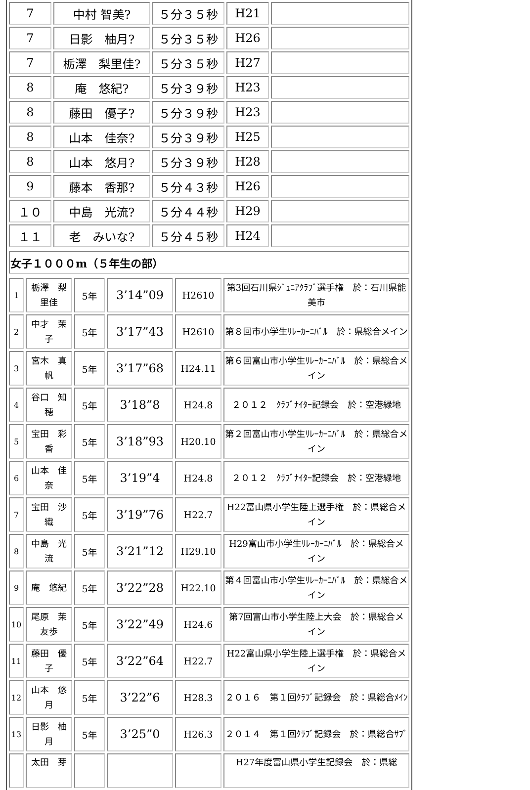| 7 | 中村 智美? | ５分３５秒 | H21 | |
| 7 | 日影 柚月? | ５分３５秒 | H26 | |
| 7 | 栃澤 梨里佳? | ５分３５秒 | H27 | |
| 8 | 庵 悠紀? | ５分３９秒 | H23 | |
| 8 | 藤田 優子? | ５分３９秒 | H23 | |
| 8 | 山本 佳奈? | ５分３９秒 | H25 | |
| 8 | 山本 悠月? | ５分３９秒 | H28 | |
| 9 | 藤本 香那? | ５分４３秒 | H26 | |
| １０ | 中島 光流? | ５分４４秒 | H29 | |
| １１ | 老 みいな? | ５分４５秒 | H24 | |
| 女子１０００m（５年生の部） |
| 1 | 栃澤 梨里佳 | 5年 | 3’14”09 | H2610 | 第3回石川県ｼﾞｭﾆｱｸﾗﾌﾞ選手権 於：石川県能美市 |
| 2 | 中才 茉子 | 5年 | 3’17”43 | H2610 | 第８回市小学生ﾘﾚｰｶｰﾆﾊﾞﾙ 於：県総合メイン |
| 3 | 宮木 真帆 | 5年 | 3’17”68 | H24.11 | 第６回富山市小学生ﾘﾚｰｶｰﾆﾊﾞﾙ 於：県総合メイン |
| 4 | 谷口 知穂 | 5年 | 3’18”8 | H24.8 | ２０１２ ｸﾗﾌﾞﾅｲﾀｰ記録会 於：空港緑地 |
| 5 | 宝田 彩香 | 5年 | 3’18”93 | H20.10 | 第２回富山市小学生ﾘﾚｰｶｰﾆﾊﾞﾙ 於：県総合メイン |
| 6 | 山本 佳奈 | 5年 | 3’19”4 | H24.8 | ２０１２ ｸﾗﾌﾞﾅｲﾀｰ記録会 於：空港緑地 |
| 7 | 宝田 沙織 | 5年 | 3’19”76 | H22.7 | H22富山県小学生陸上選手権 於：県総合メイン |
| 8 | 中島 光流 | 5年 | 3’21”12 | H29.10 | H29富山市小学生ﾘﾚｰｶｰﾆﾊﾞﾙ 於：県総合メイン |
| 9 | 庵 悠紀 | 5年 | 3’22”28 | H22.10 | 第４回富山市小学生ﾘﾚｰｶｰﾆﾊﾞﾙ 於：県総合メイン |
| 10 | 尾原 茉友歩 | 5年 | 3’22”49 | H24.6 | 第7回富山市小学生陸上大会 於：県総合メイン |
| 11 | 藤田 優子 | 5年 | 3’22”64 | H22.7 | H22富山県小学生陸上選手権 於：県総合メイン |
| 12 | 山本 悠月 | 5年 | 3’22”6 | H28.3 | ２０１６ 第１回ｸﾗﾌﾞ記録会 於：県総合ﾒｲﾝ |
| 13 | 日影 柚月 | 5年 | 3’25”0 | H26.3 | ２０１４ 第１回ｸﾗﾌﾞ記録会 於：県総合ｻﾌﾞ |
| | 太田 芽 | | | | H27年度富山県小学生記録会 於：県総 |